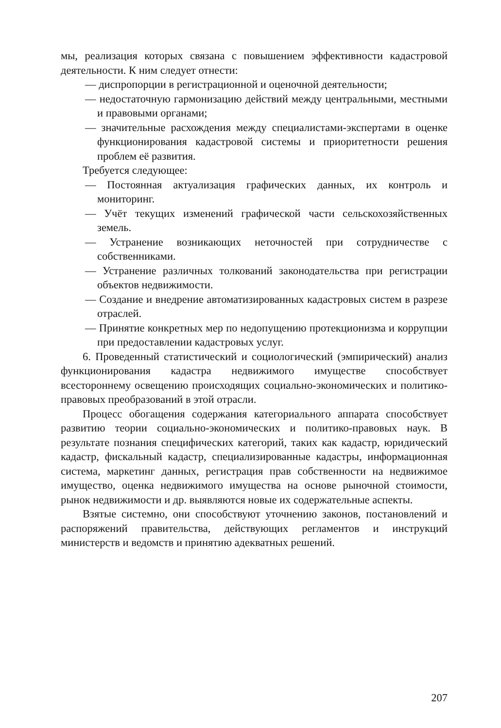мы, реализация которых связана с повышением эффективности кадастровой деятельности. К ним следует отнести:
— диспропорции в регистрационной и оценочной деятельности;
— недостаточную гармонизацию действий между центральными, местными и правовыми органами;
— значительные расхождения между специалистами-экспертами в оценке функционирования кадастровой системы и приоритетности решения проблем её развития.
Требуется следующее:
— Постоянная актуализация графических данных, их контроль и мониторинг.
— Учёт текущих изменений графической части сельскохозяйственных земель.
— Устранение возникающих неточностей при сотрудничестве с собственниками.
— Устранение различных толкований законодательства при регистрации объектов недвижимости.
— Создание и внедрение автоматизированных кадастровых систем в разрезе отраслей.
— Принятие конкретных мер по недопущению протекционизма и коррупции при предоставлении кадастровых услуг.
6. Проведенный статистический и социологический (эмпирический) анализ функционирования кадастра недвижимого имуществе способствует всестороннему освещению происходящих социально-экономических и политико-правовых преобразований в этой отрасли.
Процесс обогащения содержания категориального аппарата способствует развитию теории социально-экономических и политико-правовых наук. В результате познания специфических категорий, таких как кадастр, юридический кадастр, фискальный кадастр, специализированные кадастры, информационная система, маркетинг данных, регистрация прав собственности на недвижимое имущество, оценка недвижимого имущества на основе рыночной стоимости, рынок недвижимости и др. выявляются новые их содержательные аспекты.
Взятые системно, они способствуют уточнению законов, постановлений и распоряжений правительства, действующих регламентов и инструкций министерств и ведомств и принятию адекватных решений.
207